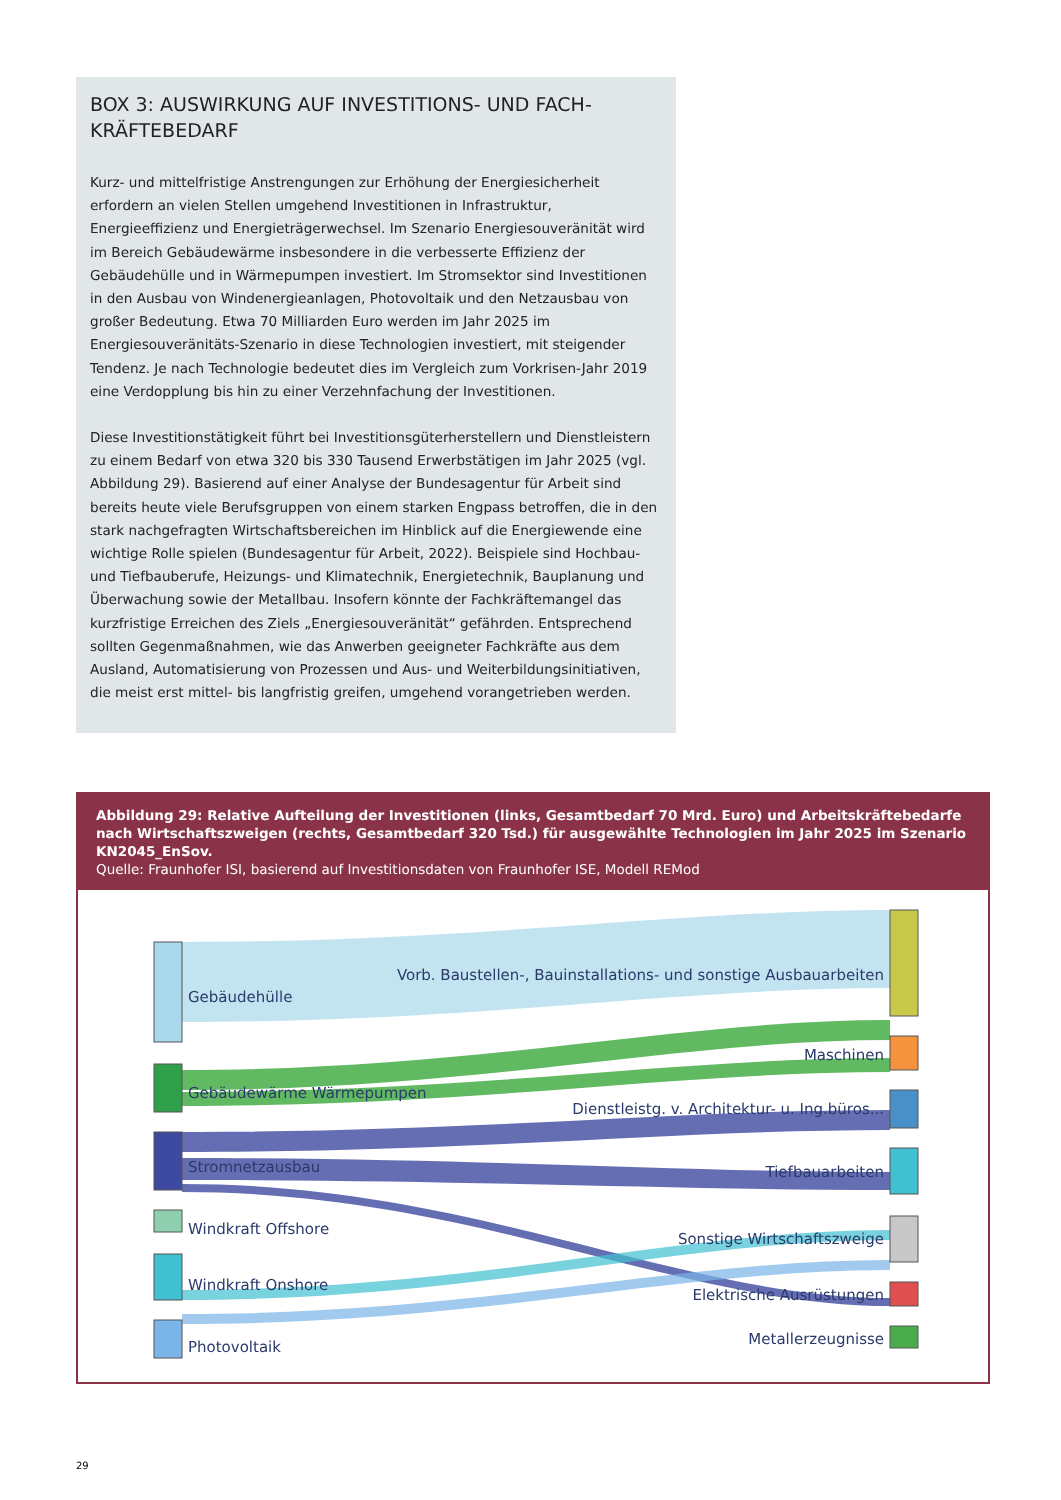BOX 3: AUSWIRKUNG AUF INVESTITIONS- UND FACH-KRÄFTEBEDARF
Kurz- und mittelfristige Anstrengungen zur Erhöhung der Energiesicherheit erfordern an vielen Stellen umgehend Investitionen in Infrastruktur, Energieeffizienz und Energieträgerwechsel. Im Szenario Energiesouveränität wird im Bereich Gebäudewärme insbesondere in die verbesserte Effizienz der Gebäudehülle und in Wärmepumpen investiert. Im Stromsektor sind Investitionen in den Ausbau von Windenergieanlagen, Photovoltaik und den Netzausbau von großer Bedeutung. Etwa 70 Milliarden Euro werden im Jahr 2025 im Energiesouveränitäts-Szenario in diese Technologien investiert, mit steigender Tendenz. Je nach Technologie bedeutet dies im Vergleich zum Vorkrisen-Jahr 2019 eine Verdopplung bis hin zu einer Verzehnfachung der Investitionen.
Diese Investitionstätigkeit führt bei Investitionsgüterherstellern und Dienstleistern zu einem Bedarf von etwa 320 bis 330 Tausend Erwerbstätigen im Jahr 2025 (vgl. Abbildung 29). Basierend auf einer Analyse der Bundesagentur für Arbeit sind bereits heute viele Berufsgruppen von einem starken Engpass betroffen, die in den stark nachgefragten Wirtschaftsbereichen im Hinblick auf die Energiewende eine wichtige Rolle spielen (Bundesagentur für Arbeit, 2022). Beispiele sind Hochbau- und Tiefbauberufe, Heizungs- und Klimatechnik, Energietechnik, Bauplanung und Überwachung sowie der Metallbau. Insofern könnte der Fachkräftemangel das kurzfristige Erreichen des Ziels „Energiesouveränität“ gefährden. Entsprechend sollten Gegenmaßnahmen, wie das Anwerben geeigneter Fachkräfte aus dem Ausland, Automatisierung von Prozessen und Aus- und Weiterbildungsinitiativen, die meist erst mittel- bis langfristig greifen, umgehend vorangetrieben werden.
Abbildung 29: Relative Aufteilung der Investitionen (links, Gesamtbedarf 70 Mrd. Euro) und Arbeitskräftebedarfe nach Wirtschaftszweigen (rechts, Gesamtbedarf 320 Tsd.) für ausgewählte Technologien im Jahr 2025 im Szenario KN2045_EnSov.
Quelle: Fraunhofer ISI, basierend auf Investitionsdaten von Fraunhofer ISE, Modell REMod
Gebäudehülle
Gebäudewärme Wärmepumpen
Stromnetzausbau
Windkraft Offshore
Windkraft Onshore
Photovoltaik
Vorb. Baustellen-, Bauinstallations- und sonstige Ausbauarbeiten
Maschinen
Dienstleistg. v. Architektur- u. Ing.büros...
Tiefbauarbeiten
Sonstige Wirtschaftszweige
Elektrische Ausrüstungen
Metallerzeugnisse
29